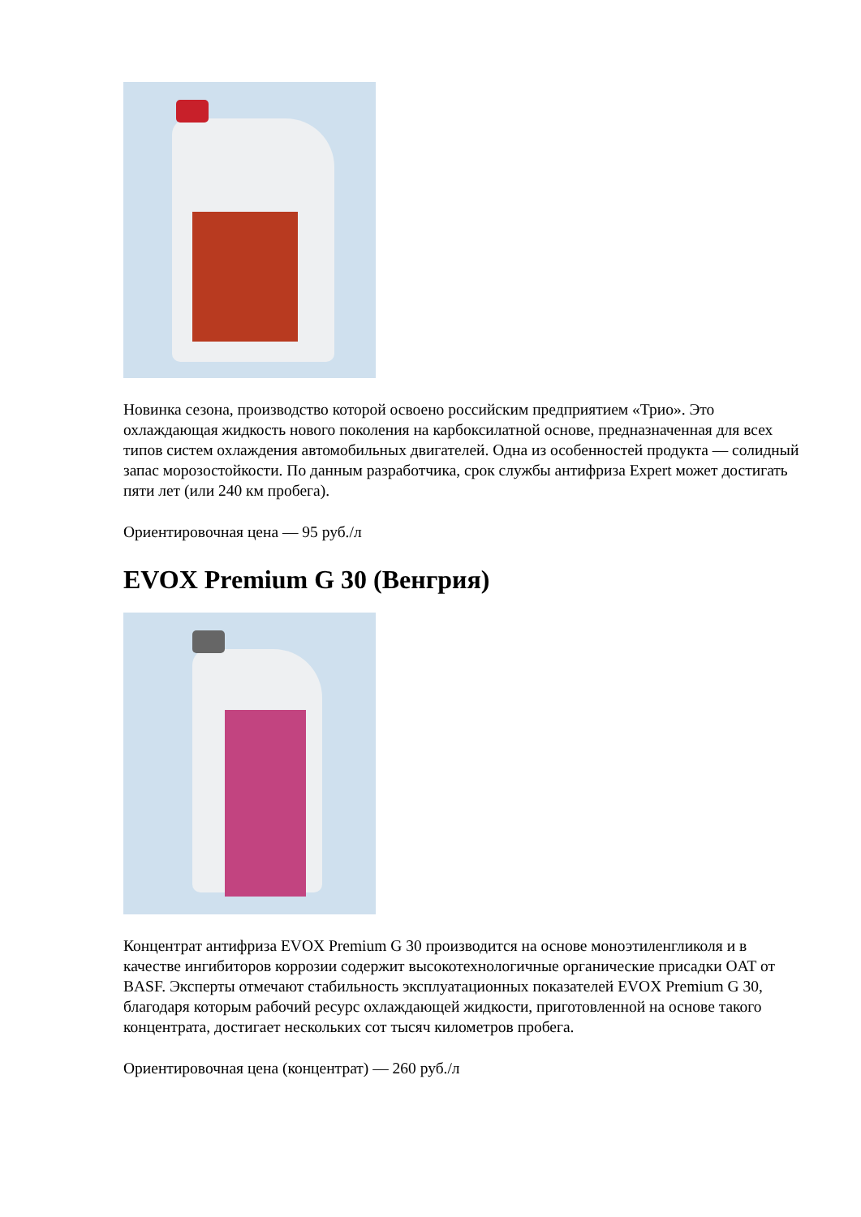Новинка сезона, производство которой освоено российским предприятием «Трио». Это охлаждающая жидкость нового поколения на карбоксилатной основе, предназначенная для всех типов систем охлаждения автомобильных двигателей. Одна из особенностей продукта — солидный запас морозостойкости. По данным разработчика, срок службы антифриза Expert может достигать пяти лет (или 240 км пробега).
Ориентировочная цена — 95 руб./л
EVOX Premium G 30 (Венгрия)
Концентрат антифриза EVOX Premium G 30 производится на основе моноэтиленгликоля и в качестве ингибиторов коррозии содержит высокотехнологичные органические присадки OAT от BASF. Эксперты отмечают стабильность эксплуатационных показателей EVOX Premium G 30, благодаря которым рабочий ресурс охлаждающей жидкости, приготовленной на основе такого концентрата, достигает нескольких сот тысяч километров пробега.
Ориентировочная цена (концентрат) — 260 руб./л